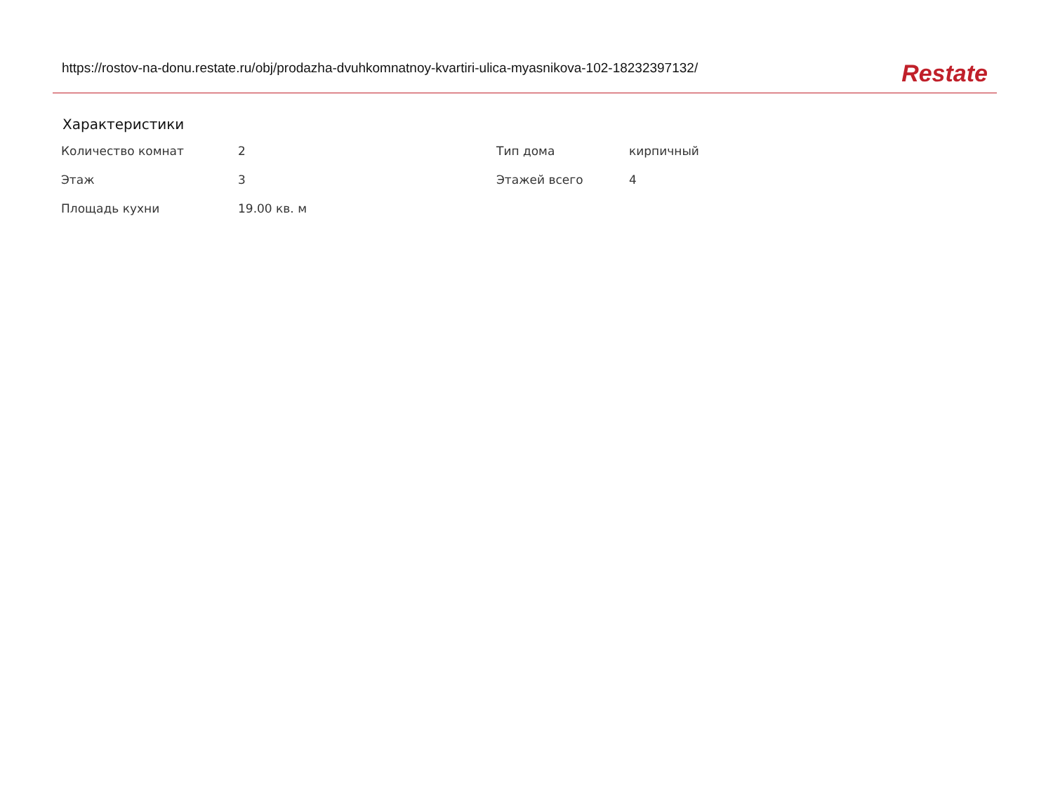https://rostov-na-donu.restate.ru/obj/prodazha-dvuhkomnatnoy-kvartiri-ulica-myasnikova-102-18232397132/
Restate
Характеристики
| Количество комнат | 2 | Тип дома | кирпичный |
| Этаж | 3 | Этажей всего | 4 |
| Площадь кухни | 19.00 кв. м | | |